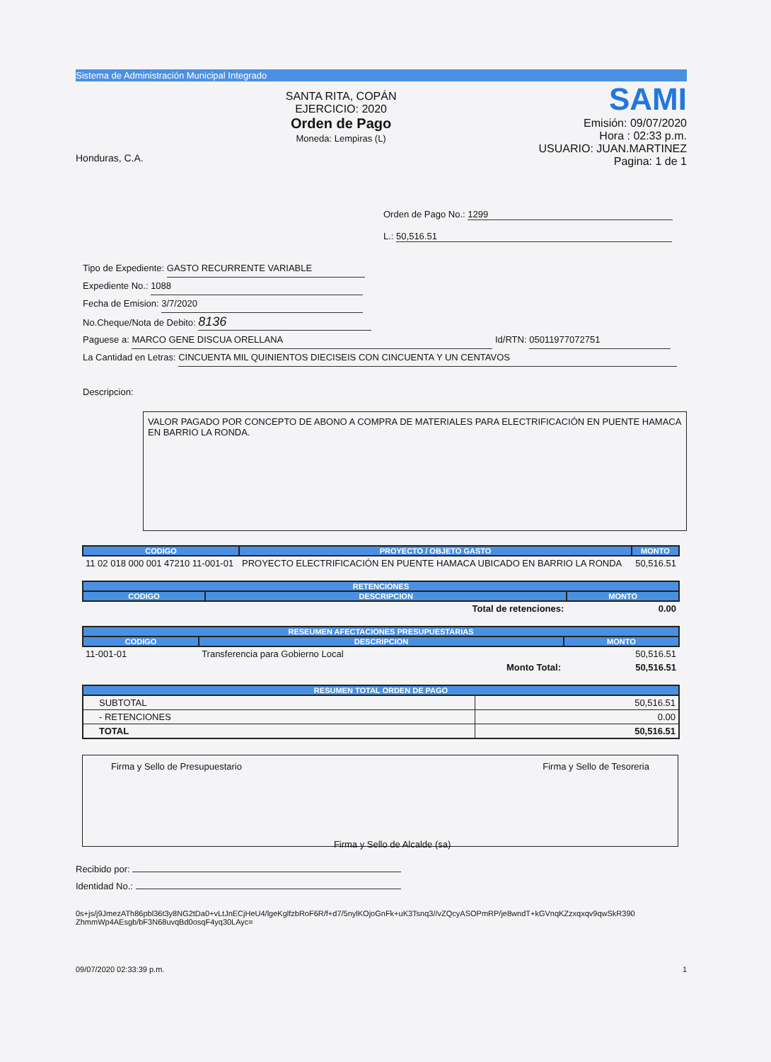Sistema de Administración Municipal Integrado
Honduras, C.A.
SANTA RITA, COPÁN
EJERCICIO: 2020
Orden de Pago
Moneda: Lempiras (L)
SAMI
Emisión: 09/07/2020
Hora : 02:33 p.m.
USUARIO: JUAN.MARTINEZ
Pagina: 1 de 1
Orden de Pago No.: 1299
L.: 50,516.51
Tipo de Expediente: GASTO RECURRENTE VARIABLE
Expediente No.: 1088
Fecha de Emision: 3/7/2020
No.Cheque/Nota de Debito: 8136
Paguese a: MARCO GENE DISCUA ORELLANA Id/RTN: 05011977072751
La Cantidad en Letras: CINCUENTA MIL QUINIENTOS DIECISEIS CON CINCUENTA Y UN CENTAVOS
Descripcion:
VALOR PAGADO POR CONCEPTO DE ABONO A COMPRA DE MATERIALES PARA ELECTRIFICACIÓN EN PUENTE HAMACA EN BARRIO LA RONDA.
| CODIGO | PROYECTO / OBJETO GASTO | MONTO |
| --- | --- | --- |
| 11 02 018 000 001 47210 11-001-01 | PROYECTO ELECTRIFICACIÓN EN PUENTE HAMACA UBICADO EN BARRIO LA RONDA | 50,516.51 |
| RETENCIONES | | |
| --- | --- | --- |
| CODIGO | DESCRIPCION | MONTO |
| | Total de retenciones: | 0.00 |
| RESEUMEN AFECTACIONES PRESUPUESTARIAS | | |
| --- | --- | --- |
| CODIGO | DESCRIPCION | MONTO |
| 11-001-01 | Transferencia para Gobierno Local | 50,516.51 |
| | Monto Total: | 50,516.51 |
| RESUMEN TOTAL ORDEN DE PAGO | |
| --- | --- |
| SUBTOTAL | 50,516.51 |
| - RETENCIONES | 0.00 |
| TOTAL | 50,516.51 |
Firma y Sello de Presupuestario
Firma y Sello de Alcalde (sa)
Firma y Sello de Tesoreria
Recibido por:
Identidad No.:
0s+js/j9JmezATh86pbl36t3y8NG2tDa0+vLtJnECjHeU4/lgeKglfzbRoF6R/f+d7/5nylKOjoGnFk+uK3Tsnq3//vZQcyASOPmRP/je8wndT+kGVnqKZzxqxqv9qwSkR390 ZhmmWp4AEsgb/bF3N68uvqBd0osqF4yq30LAyc=
09/07/2020 02:33:39 p.m. 1